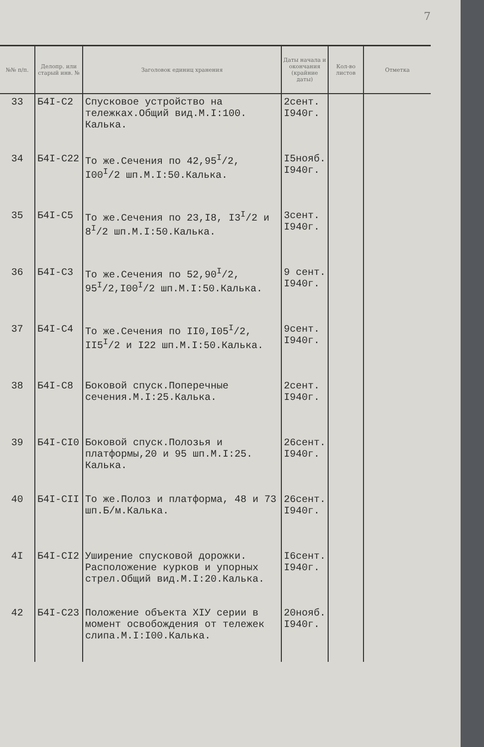7
| №№ п/п. | Делопр. или старый инв. № | Заголовок единиц хранения | Даты начала и окончания (крайние даты) | Кол-во листов | Отметка |
| --- | --- | --- | --- | --- | --- |
| 33 | Б4I-С2 | Спусковое устройство на тележках.Общий вид.М.I:100. Калька. | 2сент. I940г. | | |
| 34 | Б4I-С22 | То же.Сечения по 42,95<sup>I</sup>/2, I00<sup>I</sup>/2 шп.М.I:50.Калька. | I5нояб. I940г. | | |
| 35 | Б4I-С5 | То же.Сечения по 23,I8, I3<sup>I</sup>/2 и 8<sup>I</sup>/2 шп.М.I:50.Калька. | 3сент. I940г. | | |
| 36 | Б4I-С3 | То же.Сечения по 52,90<sup>I</sup>/2, 95<sup>I</sup>/2,I00<sup>I</sup>/2 шп.М.I:50.Калька. | 9 сент. I940г. | | |
| 37 | Б4I-С4 | То же.Сечения по II0,I05<sup>I</sup>/2, II5<sup>I</sup>/2 и I22 шп.М.I:50.Калька. | 9сент. I940г. | | |
| 38 | Б4I-С8 | Боковой спуск.Поперечные сечения.М.I:25.Калька. | 2сент. I940г. | | |
| 39 | Б4I-СI0 | Боковой спуск.Полозья и платформы,20 и 95 шп.М.I:25. Калька. | 26сент. I940г. | | |
| 40 | Б4I-СII | То же.Полоз и платформа, 48 и 73 шп.Б/м.Калька. | 26сент. I940г. | | |
| 4I | Б4I-СI2 | Уширение спусковой дорожки. Расположение курков и упорных стрел.Общий вид.М.I:20.Калька. | I6сент. I940г. | | |
| 42 | Б4I-С23 | Положение объекта XIУ серии в момент освобождения от тележек слипа.М.I:I00.Калька. | 20нояб. I940г. | | |